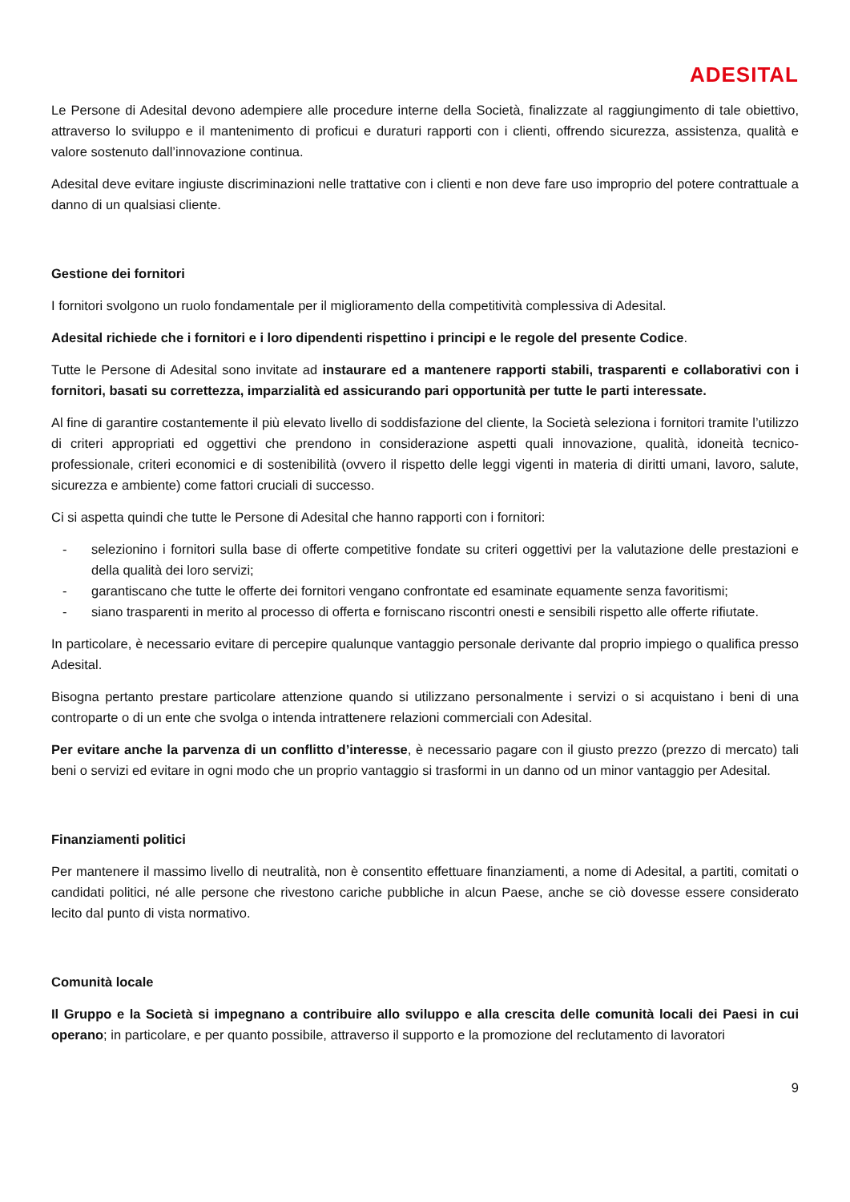ADESITAL
Le Persone di Adesital devono adempiere alle procedure interne della Società, finalizzate al raggiungimento di tale obiettivo, attraverso lo sviluppo e il mantenimento di proficui e duraturi rapporti con i clienti, offrendo sicurezza, assistenza, qualità e valore sostenuto dall’innovazione continua.
Adesital deve evitare ingiuste discriminazioni nelle trattative con i clienti e non deve fare uso improprio del potere contrattuale a danno di un qualsiasi cliente.
Gestione dei fornitori
I fornitori svolgono un ruolo fondamentale per il miglioramento della competitività complessiva di Adesital.
Adesital richiede che i fornitori e i loro dipendenti rispettino i principi e le regole del presente Codice.
Tutte le Persone di Adesital sono invitate ad instaurare ed a mantenere rapporti stabili, trasparenti e collaborativi con i fornitori, basati su correttezza, imparzialità ed assicurando pari opportunità per tutte le parti interessate.
Al fine di garantire costantemente il più elevato livello di soddisfazione del cliente, la Società seleziona i fornitori tramite l’utilizzo di criteri appropriati ed oggettivi che prendono in considerazione aspetti quali innovazione, qualità, idoneità tecnico-professionale, criteri economici e di sostenibilità (ovvero il rispetto delle leggi vigenti in materia di diritti umani, lavoro, salute, sicurezza e ambiente) come fattori cruciali di successo.
Ci si aspetta quindi che tutte le Persone di Adesital che hanno rapporti con i fornitori:
- selezionino i fornitori sulla base di offerte competitive fondate su criteri oggettivi per la valutazione delle prestazioni e della qualità dei loro servizi;
- garantiscano che tutte le offerte dei fornitori vengano confrontate ed esaminate equamente senza favoritismi;
- siano trasparenti in merito al processo di offerta e forniscano riscontri onesti e sensibili rispetto alle offerte rifiutate.
In particolare, è necessario evitare di percepire qualunque vantaggio personale derivante dal proprio impiego o qualifica presso Adesital.
Bisogna pertanto prestare particolare attenzione quando si utilizzano personalmente i servizi o si acquistano i beni di una controparte o di un ente che svolga o intenda intrattenere relazioni commerciali con Adesital.
Per evitare anche la parvenza di un conflitto d’interesse, è necessario pagare con il giusto prezzo (prezzo di mercato) tali beni o servizi ed evitare in ogni modo che un proprio vantaggio si trasformi in un danno od un minor vantaggio per Adesital.
Finanziamenti politici
Per mantenere il massimo livello di neutralità, non è consentito effettuare finanziamenti, a nome di Adesital, a partiti, comitati o candidati politici, né alle persone che rivestono cariche pubbliche in alcun Paese, anche se ciò dovesse essere considerato lecito dal punto di vista normativo.
Comunità locale
Il Gruppo e la Società si impegnano a contribuire allo sviluppo e alla crescita delle comunità locali dei Paesi in cui operano; in particolare, e per quanto possibile, attraverso il supporto e la promozione del reclutamento di lavoratori
9